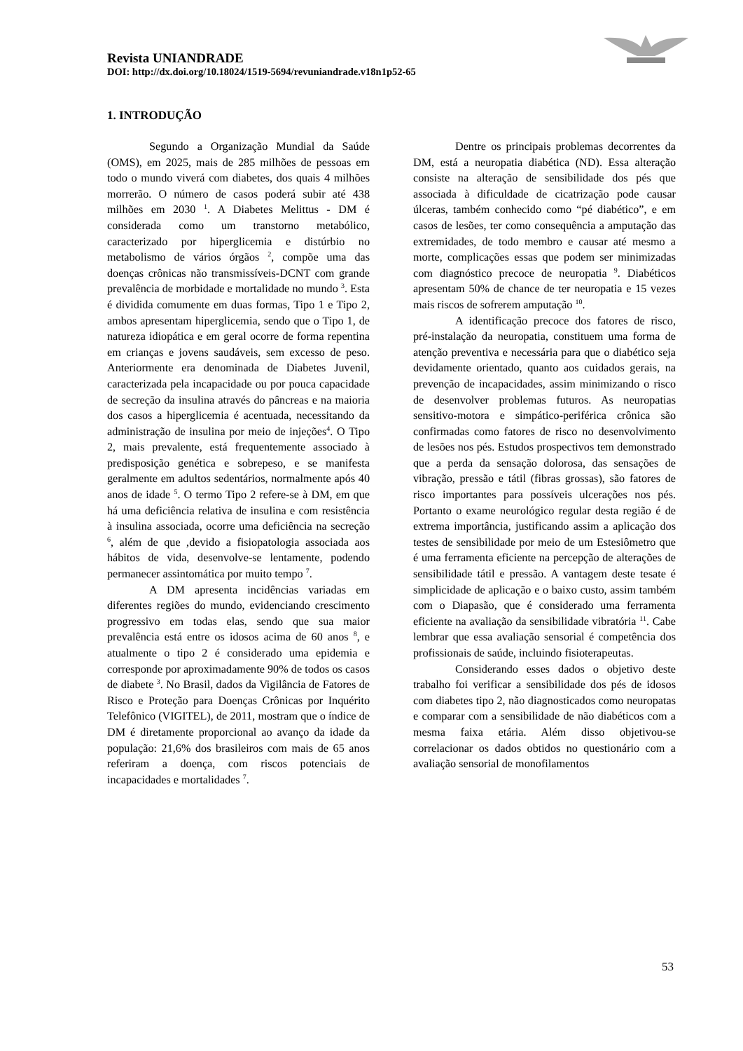Revista UNIANDRADE
DOI: http://dx.doi.org/10.18024/1519-5694/revuniandrade.v18n1p52-65
1. INTRODUÇÃO
Segundo a Organização Mundial da Saúde (OMS), em 2025, mais de 285 milhões de pessoas em todo o mundo viverá com diabetes, dos quais 4 milhões morrerão. O número de casos poderá subir até 438 milhões em 2030 <sup>1</sup>. A Diabetes Melittus - DM é considerada como um transtorno metabólico, caracterizado por hiperglicemia e distúrbio no metabolismo de vários órgãos <sup>2</sup>, compõe uma das doenças crônicas não transmissíveis-DCNT com grande prevalência de morbidade e mortalidade no mundo <sup>3</sup>. Esta é dividida comumente em duas formas, Tipo 1 e Tipo 2, ambos apresentam hiperglicemia, sendo que o Tipo 1, de natureza idiopática e em geral ocorre de forma repentina em crianças e jovens saudáveis, sem excesso de peso. Anteriormente era denominada de Diabetes Juvenil, caracterizada pela incapacidade ou por pouca capacidade de secreção da insulina através do pâncreas e na maioria dos casos a hiperglicemia é acentuada, necessitando da administração de insulina por meio de injeções<sup>4</sup>. O Tipo 2, mais prevalente, está frequentemente associado à predisposição genética e sobrepeso, e se manifesta geralmente em adultos sedentários, normalmente após 40 anos de idade <sup>5</sup>. O termo Tipo 2 refere-se à DM, em que há uma deficiência relativa de insulina e com resistência à insulina associada, ocorre uma deficiência na secreção <sup>6</sup>, além de que ,devido a fisiopatologia associada aos hábitos de vida, desenvolve-se lentamente, podendo permanecer assintomática por muito tempo <sup>7</sup>.
A DM apresenta incidências variadas em diferentes regiões do mundo, evidenciando crescimento progressivo em todas elas, sendo que sua maior prevalência está entre os idosos acima de 60 anos <sup>8</sup>, e atualmente o tipo 2 é considerado uma epidemia e corresponde por aproximadamente 90% de todos os casos de diabete <sup>3</sup>. No Brasil, dados da Vigilância de Fatores de Risco e Proteção para Doenças Crônicas por Inquérito Telefônico (VIGITEL), de 2011, mostram que o índice de DM é diretamente proporcional ao avanço da idade da população: 21,6% dos brasileiros com mais de 65 anos referiram a doença, com riscos potenciais de incapacidades e mortalidades <sup>7</sup>.
Dentre os principais problemas decorrentes da DM, está a neuropatia diabética (ND). Essa alteração consiste na alteração de sensibilidade dos pés que associada à dificuldade de cicatrização pode causar úlceras, também conhecido como “pé diabético”, e em casos de lesões, ter como consequência a amputação das extremidades, de todo membro e causar até mesmo a morte, complicações essas que podem ser minimizadas com diagnóstico precoce de neuropatia <sup>9</sup>. Diabéticos apresentam 50% de chance de ter neuropatia e 15 vezes mais riscos de sofrerem amputação <sup>10</sup>.
A identificação precoce dos fatores de risco, pré-instalação da neuropatia, constituem uma forma de atenção preventiva e necessária para que o diabético seja devidamente orientado, quanto aos cuidados gerais, na prevenção de incapacidades, assim minimizando o risco de desenvolver problemas futuros. As neuropatias sensitivo-motora e simpático-periférica crônica são confirmadas como fatores de risco no desenvolvimento de lesões nos pés. Estudos prospectivos tem demonstrado que a perda da sensação dolorosa, das sensações de vibração, pressão e tátil (fibras grossas), são fatores de risco importantes para possíveis ulcerações nos pés. Portanto o exame neurológico regular desta região é de extrema importância, justificando assim a aplicação dos testes de sensibilidade por meio de um Estesiômetro que é uma ferramenta eficiente na percepção de alterações de sensibilidade tátil e pressão. A vantagem deste tesate é simplicidade de aplicação e o baixo custo, assim também com o Diapasão, que é considerado uma ferramenta eficiente na avaliação da sensibilidade vibratória <sup>11</sup>. Cabe lembrar que essa avaliação sensorial é competência dos profissionais de saúde, incluindo fisioterapeutas.
Considerando esses dados o objetivo deste trabalho foi verificar a sensibilidade dos pés de idosos com diabetes tipo 2, não diagnosticados como neuropatas e comparar com a sensibilidade de não diabéticos com a mesma faixa etária. Além disso objetivou-se correlacionar os dados obtidos no questionário com a avaliação sensorial de monofilamentos
53